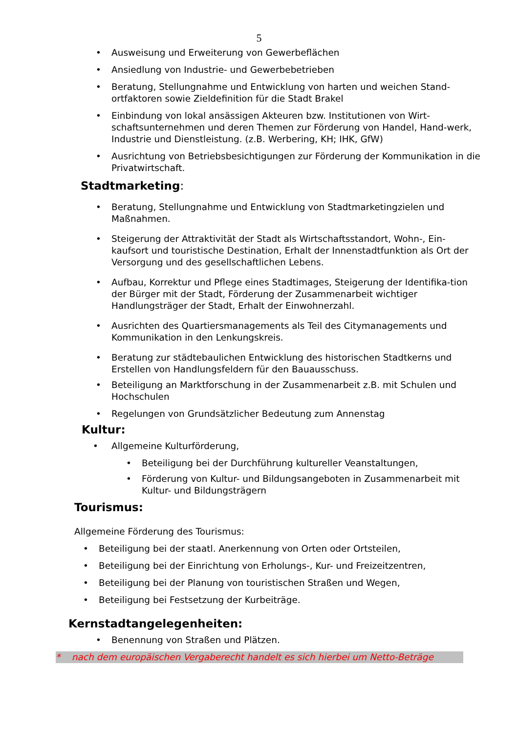5
• Ausweisung und Erweiterung von Gewerbeflächen
• Ansiedlung von Industrie- und Gewerbebetrieben
• Beratung, Stellungnahme und Entwicklung von harten und weichen Stand-ortfaktoren sowie Zieldefinition für die Stadt Brakel
• Einbindung von lokal ansässigen Akteuren bzw. Institutionen von Wirt-schaftsunternehmen und deren Themen zur Förderung von Handel, Hand-werk, Industrie und Dienstleistung. (z.B. Werbering, KH; IHK, GfW)
• Ausrichtung von Betriebsbesichtigungen zur Förderung der Kommunikation in die Privatwirtschaft.
Stadtmarketing:
• Beratung, Stellungnahme und Entwicklung von Stadtmarketingzielen und Maßnahmen.
• Steigerung der Attraktivität der Stadt als Wirtschaftsstandort, Wohn-, Ein-kaufsort und touristische Destination, Erhalt der Innenstadtfunktion als Ort der Versorgung und des gesellschaftlichen Lebens.
• Aufbau, Korrektur und Pflege eines Stadtimages, Steigerung der Identifika-tion der Bürger mit der Stadt, Förderung der Zusammenarbeit wichtiger Handlungsträger der Stadt, Erhalt der Einwohnerzahl.
• Ausrichten des Quartiersmanagements als Teil des Citymanagements und Kommunikation in den Lenkungskreis.
• Beratung zur städtebaulichen Entwicklung des historischen Stadtkerns und Erstellen von Handlungsfeldern für den Bauausschuss.
• Beteiligung an Marktforschung in der Zusammenarbeit z.B. mit Schulen und Hochschulen
• Regelungen von Grundsätzlicher Bedeutung zum Annenstag
Kultur:
• Allgemeine Kulturförderung,
• Beteiligung bei der Durchführung kultureller Veanstaltungen,
• Förderung von Kultur- und Bildungsangeboten in Zusammenarbeit mit Kultur- und Bildungsträgern
Tourismus:
Allgemeine Förderung des Tourismus:
• Beteiligung bei der staatl. Anerkennung von Orten oder Ortsteilen,
• Beteiligung bei der Einrichtung von Erholungs-, Kur- und Freizeitzentren,
• Beteiligung bei der Planung von touristischen Straßen und Wegen,
• Beteiligung bei Festsetzung der Kurbeiträge.
Kernstadtangelegenheiten:
• Benennung von Straßen und Plätzen.
* nach dem europäischen Vergaberecht handelt es sich hierbei um Netto-Beträge